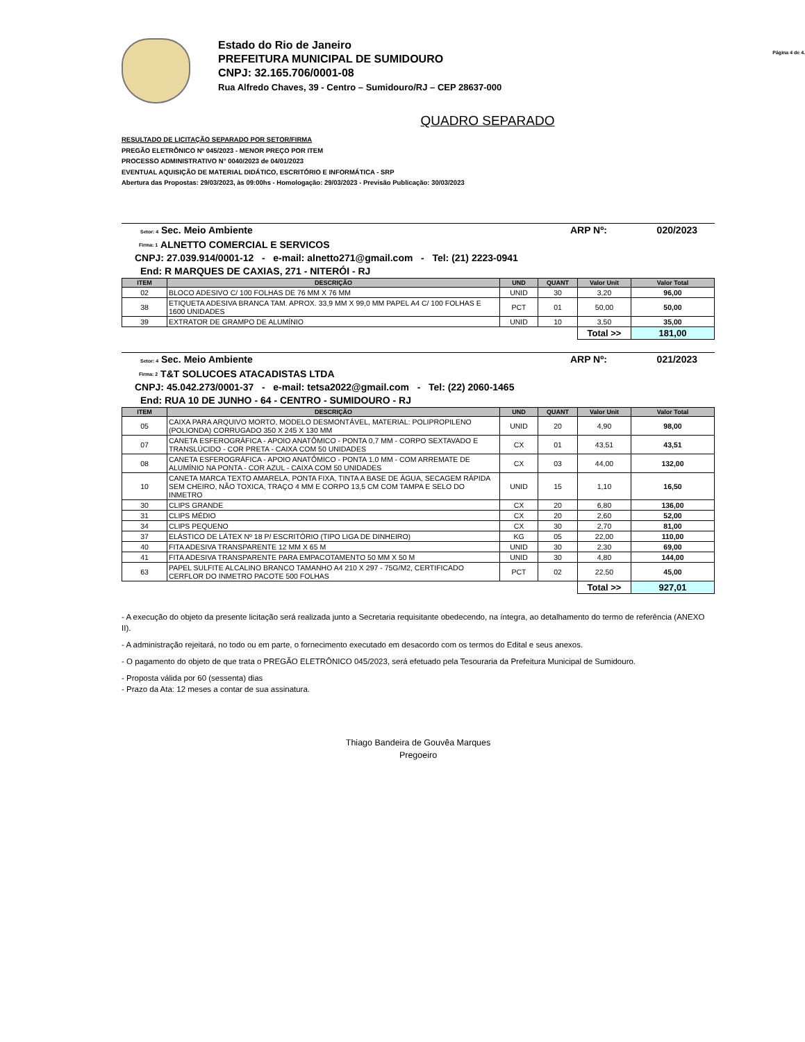Estado do Rio de Janeiro
PREFEITURA MUNICIPAL DE SUMIDOURO
CNPJ: 32.165.706/0001-08
Rua Alfredo Chaves, 39 - Centro – Sumidouro/RJ – CEP 28637-000
Página 4 de 4.
QUADRO SEPARADO
RESULTADO DE LICITAÇÃO SEPARADO POR SETOR/FIRMA
PREGÃO ELETRÔNICO Nº 045/2023 - MENOR PREÇO POR ITEM
PROCESSO ADMINISTRATIVO N° 0040/2023 de 04/01/2023
EVENTUAL AQUISIÇÃO DE MATERIAL DIDÁTICO, ESCRITÓRIO E INFORMÁTICA - SRP
Abertura das Propostas: 29/03/2023, às 09:00hs - Homologação: 29/03/2023 - Previsão Publicação: 30/03/2023
Setor: 4 Sec. Meio Ambiente ARP Nº: 020/2023
Firma: 1 ALNETTO COMERCIAL E SERVICOS
CNPJ: 27.039.914/0001-12 - e-mail: alnetto271@gmail.com - Tel: (21) 2223-0941
End: R MARQUES DE CAXIAS, 271 - NITERÓI - RJ
| ITEM | DESCRIÇÃO | UND | QUANT | Valor Unit | Valor Total |
| --- | --- | --- | --- | --- | --- |
| 02 | BLOCO ADESIVO C/ 100 FOLHAS DE 76 MM X 76 MM | UNID | 30 | 3,20 | 96,00 |
| 38 | ETIQUETA ADESIVA BRANCA TAM. APROX. 33,9 MM X 99,0 MM PAPEL A4 C/ 100 FOLHAS E 1600 UNIDADES | PCT | 01 | 50,00 | 50,00 |
| 39 | EXTRATOR DE GRAMPO DE ALUMÍNIO | UNID | 10 | 3,50 | 35,00 |
| | | | | Total >> | 181,00 |
Setor: 4 Sec. Meio Ambiente ARP Nº: 021/2023
Firma: 2 T&T SOLUCOES ATACADISTAS LTDA
CNPJ: 45.042.273/0001-37 - e-mail: tetsa2022@gmail.com - Tel: (22) 2060-1465
End: RUA 10 DE JUNHO - 64 - CENTRO - SUMIDOURO - RJ
| ITEM | DESCRIÇÃO | UND | QUANT | Valor Unit | Valor Total |
| --- | --- | --- | --- | --- | --- |
| 05 | CAIXA PARA ARQUIVO MORTO, MODELO DESMONTÁVEL, MATERIAL: POLIPROPILENO (POLIONDA) CORRUGADO 350 X 245 X 130 MM | UNID | 20 | 4,90 | 98,00 |
| 07 | CANETA ESFEROGRÁFICA - APOIO ANATÔMICO - PONTA 0,7 MM - CORPO SEXTAVADO E TRANSLÚCIDO - COR PRETA - CAIXA COM 50 UNIDADES | CX | 01 | 43,51 | 43,51 |
| 08 | CANETA ESFEROGRÁFICA - APOIO ANATÔMICO - PONTA 1,0 MM - COM ARREMATE DE ALUMÍNIO NA PONTA - COR AZUL - CAIXA COM 50 UNIDADES | CX | 03 | 44,00 | 132,00 |
| 10 | CANETA MARCA TEXTO AMARELA, PONTA FIXA, TINTA A BASE DE ÁGUA, SECAGEM RÁPIDA SEM CHEIRO, NÃO TOXICA, TRAÇO 4 MM E CORPO 13,5 CM COM TAMPA E SELO DO INMETRO | UNID | 15 | 1,10 | 16,50 |
| 30 | CLIPS GRANDE | CX | 20 | 6,80 | 136,00 |
| 31 | CLIPS MÉDIO | CX | 20 | 2,60 | 52,00 |
| 34 | CLIPS PEQUENO | CX | 30 | 2,70 | 81,00 |
| 37 | ELÁSTICO DE LÁTEX Nº 18 P/ ESCRITÓRIO (TIPO LIGA DE DINHEIRO) | KG | 05 | 22,00 | 110,00 |
| 40 | FITA ADESIVA TRANSPARENTE 12 MM X 65 M | UNID | 30 | 2,30 | 69,00 |
| 41 | FITA ADESIVA TRANSPARENTE PARA EMPACOTAMENTO 50 MM X 50 M | UNID | 30 | 4,80 | 144,00 |
| 63 | PAPEL SULFITE ALCALINO BRANCO TAMANHO A4 210 X 297 - 75G/M2, CERTIFICADO CERFLOR DO INMETRO PACOTE 500 FOLHAS | PCT | 02 | 22,50 | 45,00 |
| | | | | Total >> | 927,01 |
- A execução do objeto da presente licitação será realizada junto a Secretaria requisitante obedecendo, na íntegra, ao detalhamento do termo de referência (ANEXO II).
- A administração rejeitará, no todo ou em parte, o fornecimento executado em desacordo com os termos do Edital e seus anexos.
- O pagamento do objeto de que trata o PREGÃO ELETRÔNICO 045/2023, será efetuado pela Tesouraria da Prefeitura Municipal de Sumidouro.
- Proposta válida por 60 (sessenta) dias
- Prazo da Ata: 12 meses a contar de sua assinatura.
Thiago Bandeira de Gouvêa Marques
Pregoeiro